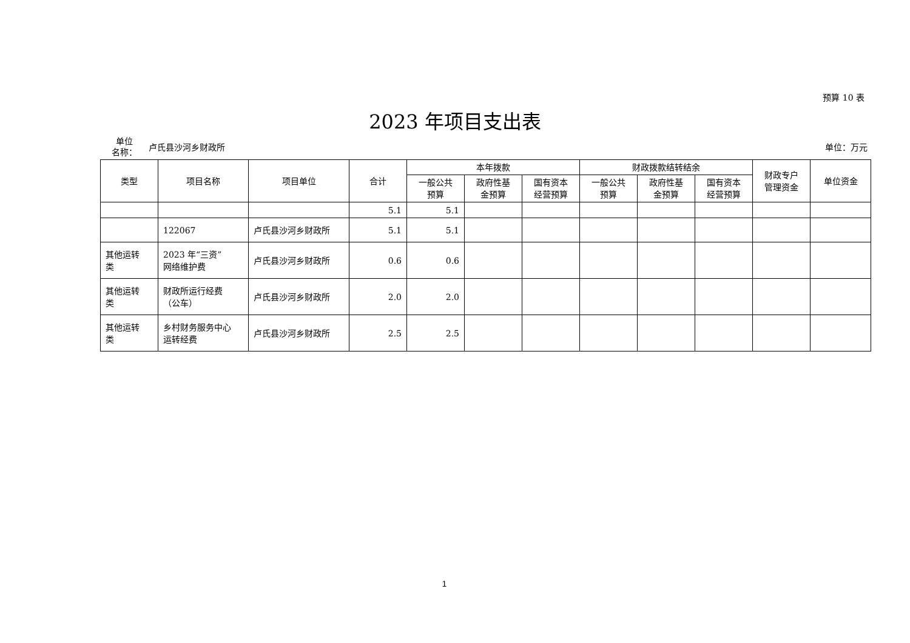预算 10 表
2023 年项目支出表
单位
名称：
卢氏县沙河乡财政所 单位：万元
| 类型 | 项目名称 | 项目单位 | 合计 | 本年拨款 | | | 财政拨款结转结余 | | | 财政专户 管理资金 | 单位资金 |
| --- | --- | --- | --- | --- | --- | --- | --- | --- | --- | --- | --- |
| | | | | 一般公共 预算 | 政府性基 金预算 | 国有资本 经营预算 | 一般公共 预算 | 政府性基 金预算 | 国有资本 经营预算 | | |
| | | | 5.1 | 5.1 | | | | | | | |
| | 122067 | 卢氏县沙河乡财政所 | 5.1 | 5.1 | | | | | | | |
| 其他运转 类 | 2023 年“三资” 网络维护费 | 卢氏县沙河乡财政所 | 0.6 | 0.6 | | | | | | | |
| 其他运转 类 | 财政所运行经费 （公车） | 卢氏县沙河乡财政所 | 2.0 | 2.0 | | | | | | | |
| 其他运转 类 | 乡村财务服务中心 运转经费 | 卢氏县沙河乡财政所 | 2.5 | 2.5 | | | | | | | |
1